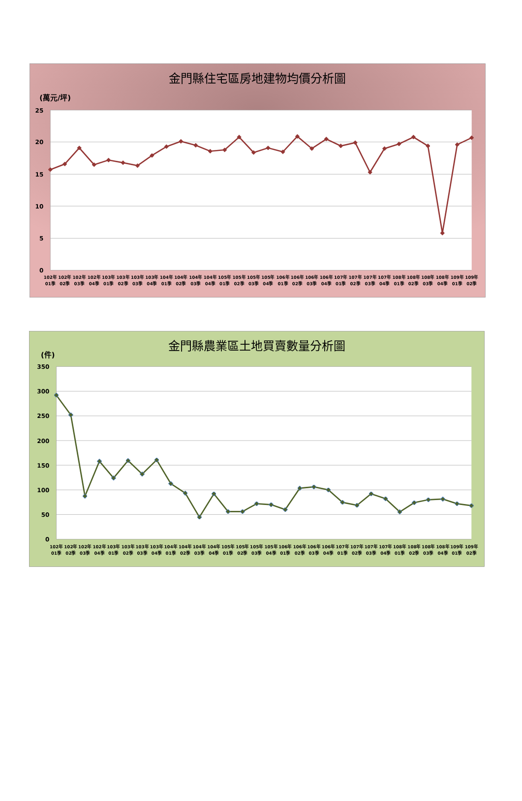金門縣住宅區房地建物均價分析圖
(萬元/坪)
25
20
15
10
5
0
102年 01季
102年 02季
102年 03季
102年 04季
103年 01季
103年 02季
103年 03季
103年 04季
104年 01季
104年 02季
104年 03季
104年 04季
105年 01季
105年 02季
105年 03季
105年 04季
106年 01季
106年 02季
106年 03季
106年 04季
107年 01季
107年 02季
107年 03季
107年 04季
108年 01季
108年 02季
108年 03季
108年 04季
109年 01季
109年 02季
金門縣農業區土地買賣數量分析圖
(件)
350
300
250
200
150
100
50
0
102年 01季
102年 02季
102年 03季
102年 04季
103年 01季
103年 02季
103年 03季
103年 04季
104年 01季
104年 02季
104年 03季
104年 04季
105年 01季
105年 02季
105年 03季
105年 04季
106年 01季
106年 02季
106年 03季
106年 04季
107年 01季
107年 02季
107年 03季
107年 04季
108年 01季
108年 02季
108年 03季
108年 04季
109年 01季
109年 02季